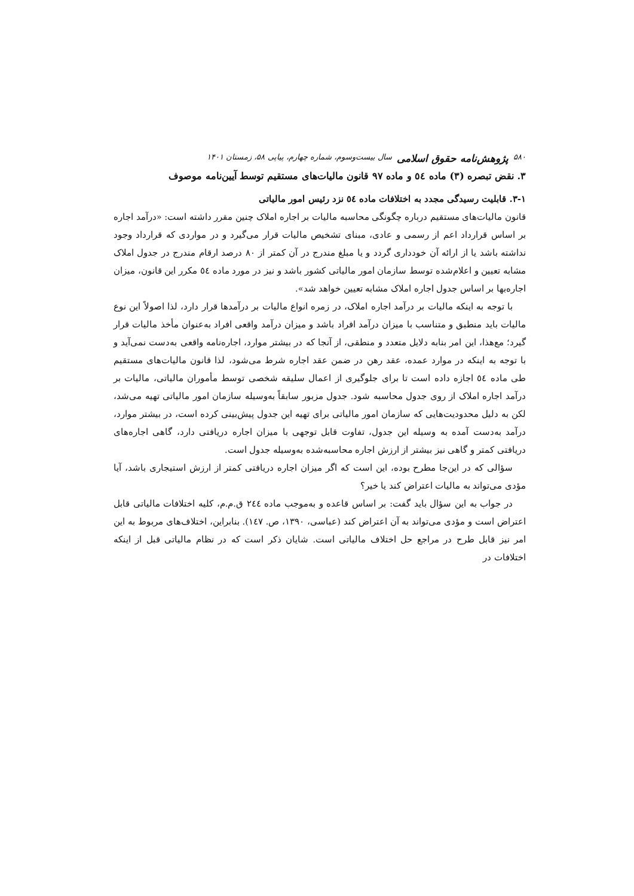۵۸۰ پژوهش‌نامه حقوق اسلامی سال بیست‌وسوم، شماره چهارم، پیاپی ۵۸، زمستان ۱۴۰۱
۳. نقض تبصره (۳) ماده ٥٤ و ماده ۹۷ قانون مالیات‌های مستقیم توسط آیین‌نامه موصوف
۳-۱. قابلیت رسیدگی مجدد به اختلافات ماده ٥٤ نزد رئیس امور مالیاتی
قانون مالیات‌های مستقیم درباره چگونگی محاسبه مالیات بر اجاره املاک چنین مقرر داشته است: «درآمد اجاره بر اساس قرارداد اعم از رسمی و عادی، مبنای تشخیص مالیات قرار می‌گیرد و در مواردی که قرارداد وجود نداشته باشد یا از ارائه آن خودداری گردد و یا مبلغ مندرج در آن کمتر از ۸۰ درصد ارقام مندرج در جدول املاک مشابه تعیین و اعلام‌شده توسط سازمان امور مالیاتی کشور باشد و نیز در مورد ماده ٥٤ مکرر این قانون، میزان اجاره‌بها بر اساس جدول اجاره املاک مشابه تعیین خواهد شد».
با توجه به اینکه مالیات بر درآمد اجاره املاک، در زمره انواع مالیات بر درآمدها قرار دارد، لذا اصولاً این نوع مالیات باید منطبق و متناسب با میزان درآمد افراد باشد و میزان درآمد واقعی افراد به‌عنوان مأخذ مالیات قرار گیرد؛ مع‌هذا، این امر بنابه دلایل متعدد و منطقی، از آنجا که در بیشتر موارد، اجاره‌نامه واقعی به‌دست نمی‌آید و با توجه به اینکه در موارد عمده، عقد رهن در ضمن عقد اجاره شرط می‌شود، لذا قانون مالیات‌های مستقیم طی ماده ٥٤ اجازه داده است تا برای جلوگیری از اعمال سلیقه شخصی توسط مأموران مالیاتی، مالیات بر درآمد اجاره املاک از روی جدول محاسبه شود. جدول مزبور سابقاً به‌وسیله سازمان امور مالیاتی تهیه می‌شد، لکن به دلیل محدودیت‌هایی که سازمان امور مالیاتی برای تهیه این جدول پیش‌بینی کرده است، در بیشتر موارد، درآمد به‌دست آمده به وسیله این جدول، تفاوت قابل توجهی با میزان اجاره دریافتی دارد، گاهی اجاره‌های دریافتی کمتر و گاهی نیز بیشتر از ارزش اجاره محاسبه‌شده به‌وسیله جدول است.
سؤالی که در این‌جا مطرح بوده، این است که اگر میزان اجاره دریافتی کمتر از ارزش استیجاری باشد، آیا مؤدی می‌تواند به مالیات اعتراض کند یا خیر؟
در جواب به این سؤال باید گفت: بر اساس قاعده و به‌موجب ماده ٢٤٤ ق.م.م، کلیه اختلافات مالیاتی قابل اعتراض است و مؤدی می‌تواند به آن اعتراض کند (عباسی، ۱۳۹۰، ص. ١٤٧). بنابراین، اختلاف‌های مربوط به این امر نیز قابل طرح در مراجع حل اختلاف مالیاتی است. شایان ذکر است که در نظام مالیاتی قبل از اینکه اختلافات در